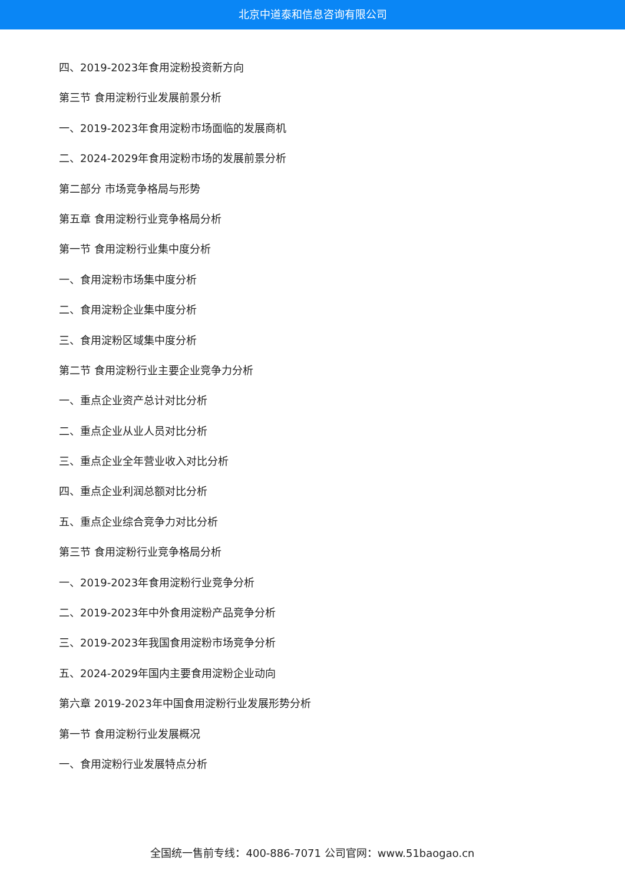北京中道泰和信息咨询有限公司
四、2019-2023年食用淀粉投资新方向
第三节 食用淀粉行业发展前景分析
一、2019-2023年食用淀粉市场面临的发展商机
二、2024-2029年食用淀粉市场的发展前景分析
第二部分 市场竞争格局与形势
第五章 食用淀粉行业竞争格局分析
第一节 食用淀粉行业集中度分析
一、食用淀粉市场集中度分析
二、食用淀粉企业集中度分析
三、食用淀粉区域集中度分析
第二节 食用淀粉行业主要企业竞争力分析
一、重点企业资产总计对比分析
二、重点企业从业人员对比分析
三、重点企业全年营业收入对比分析
四、重点企业利润总额对比分析
五、重点企业综合竞争力对比分析
第三节 食用淀粉行业竞争格局分析
一、2019-2023年食用淀粉行业竞争分析
二、2019-2023年中外食用淀粉产品竞争分析
三、2019-2023年我国食用淀粉市场竞争分析
五、2024-2029年国内主要食用淀粉企业动向
第六章 2019-2023年中国食用淀粉行业发展形势分析
第一节 食用淀粉行业发展概况
一、食用淀粉行业发展特点分析
全国统一售前专线：400-886-7071 公司官网：www.51baogao.cn